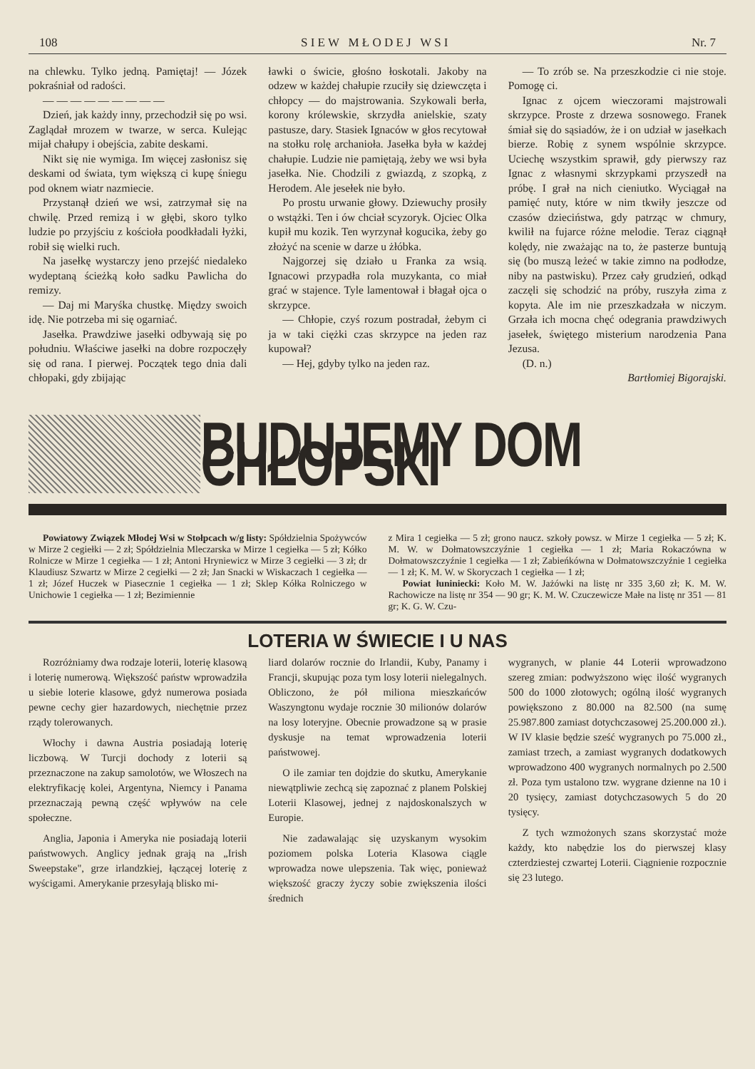108 S I E W M Ł O D E J W S I Nr. 7
na chlewku. Tylko jedną. Pamiętaj! — Józek pokraśniał od radości.
— — — — — — — — —
Dzień, jak każdy inny, przechodził się po wsi. Zaglądał mrozem w twarze, w serca. Kulejąc mijał chałupy i obejścia, zabite deskami.
Nikt się nie wymiga. Im więcej zasłonisz się deskami od świata, tym większą ci kupę śniegu pod oknem wiatr nazmiecie.
Przystanął dzień we wsi, zatrzymał się na chwilę. Przed remizą i w głębi, skoro tylko ludzie po przyjściu z kościoła poodkładali łyżki, robił się wielki ruch.
Na jasełkę wystarczy jeno przejść niedaleko wydeptaną ścieżką koło sadku Pawlicha do remizy.
— Daj mi Maryśka chustkę. Między swoich idę. Nie potrzeba mi się ogarniać.
Jasełka. Prawdziwe jasełki odbywają się po południu. Właściwe jasełki na dobre rozpoczęły się od rana. I pierwej. Początek tego dnia dali chłopaki, gdy zbijając
ławki o świcie, głośno łoskotali. Jakoby na odzew w każdej chałupie rzuciły się dziewczęta i chłopcy — do majstrowania. Szykowali berła, korony królewskie, skrzydła anielskie, szaty pastusze, dary. Stasiek Ignaców w głos recytował na stołku rolę archanioła. Jasełka była w każdej chałupie. Ludzie nie pamiętają, żeby we wsi była jasełka. Nie. Chodzili z gwiazdą, z szopką, z Herodem. Ale jesełek nie było.
Po prostu urwanie głowy. Dziewuchy prosiły o wstążki. Ten i ów chciał scyzoryk. Ojciec Olka kupił mu kozik. Ten wyrzynał kogucika, żeby go złożyć na scenie w darze u żłóbka.
Najgorzej się działo u Franka za wsią. Ignacowi przypadła rola muzykanta, co miał grać w stajence. Tyle lamentował i błagał ojca o skrzypce.
— Chłopie, czyś rozum postradał, żebym ci ja w taki ciężki czas skrzypce na jeden raz kupował?
— Hej, gdyby tylko na jeden raz.
— To zrób se. Na przeszkodzie ci nie stoje. Pomogę ci.
Ignac z ojcem wieczorami majstrowali skrzypce. Proste z drzewa sosnowego. Franek śmiał się do sąsiadów, że i on udział w jasełkach bierze. Robię z synem wspólnie skrzypce. Uciechę wszystkim sprawił, gdy pierwszy raz Ignac z własnymi skrzypkami przyszedł na próbę. I grał na nich cieniutko. Wyciągał na pamięć nuty, które w nim tkwiły jeszcze od czasów dzieciństwa, gdy patrząc w chmury, kwilił na fujarce różne melodie. Teraz ciągnął kolędy, nie zważając na to, że pasterze buntują się (bo muszą leżeć w takie zimno na podłodze, niby na pastwisku). Przez cały grudzień, odkąd zaczęli się schodzić na próby, ruszyła zima z kopyta. Ale im nie przeszkadzała w niczym. Grzała ich mocna chęć odegrania prawdziwych jasełek, świętego misterium narodzenia Pana Jezusa.
(D. n.)
Bartłomiej Bigorajski.
BUDUJEMY DOM CHŁOPSKI
Powiatowy Związek Młodej Wsi w Stołpcach w/g listy: Spółdzielnia Spożywców w Mirze 2 cegiełki — 2 zł; Spółdzielnia Mleczarska w Mirze 1 cegiełka — 5 zł; Kółko Rolnicze w Mirze 1 cegiełka — 1 zł; Antoni Hryniewicz w Mirze 3 cegiełki — 3 zł; dr Klaudiusz Szwartz w Mirze 2 cegiełki — 2 zł; Jan Snacki w Wiskaczach 1 cegiełka — 1 zł; Józef Huczek w Piasecznie 1 cegiełka — 1 zł; Sklep Kółka Rolniczego w Unichowie 1 cegiełka — 1 zł; Bezimiennie
z Mira 1 cegiełka — 5 zł; grono naucz. szkoły powsz. w Mirze 1 cegiełka — 5 zł; K. M. W. w Dołmatowszczyźnie 1 cegiełka — 1 zł; Maria Rokaczówna w Dołmatowszczyźnie 1 cegiełka — 1 zł; Zabieńkówna w Dołmatowszczyźnie 1 cegiełka — 1 zł; K. M. W. w Skoryczach 1 cegiełka — 1 zł;
Powiat łuniniecki: Koło M. W. Jażówki na listę nr 335 3,60 zł; K. M. W. Rachowicze na listę nr 354 — 90 gr; K. M. W. Czuczewicze Małe na listę nr 351 — 81 gr; K. G. W. Czu-
LOTERIA W ŚWIECIE I U NAS
Rozróżniamy dwa rodzaje loterii, loterię klasową i loterię numerową. Większość państw wprowadziła u siebie loterie klasowe, gdyż numerowa posiada pewne cechy gier hazardowych, niechętnie przez rządy tolerowanych.
Włochy i dawna Austria posiadają loterię liczbową. W Turcji dochody z loterii są przeznaczone na zakup samolotów, we Włoszech na elektryfikację kolei, Argentyna, Niemcy i Panama przeznaczają pewną część wpływów na cele społeczne.
Anglia, Japonia i Ameryka nie posiadają loterii państwowych. Anglicy jednak grają na „Irish Sweepstake", grze irlandzkiej, łączącej loterię z wyścigami. Amerykanie przesyłają blisko mi-
liard dolarów rocznie do Irlandii, Kuby, Panamy i Francji, skupując poza tym losy loterii nielegalnych. Obliczono, że pół miliona mieszkańców Waszyngtonu wydaje rocznie 30 milionów dolarów na losy loteryjne. Obecnie prowadzone są w prasie dyskusje na temat wprowadzenia loterii państwowej.
O ile zamiar ten dojdzie do skutku, Amerykanie niewątpliwie zechcą się zapoznać z planem Polskiej Loterii Klasowej, jednej z najdoskonalszych w Europie.
Nie zadawalając się uzyskanym wysokim poziomem polska Loteria Klasowa ciągle wprowadza nowe ulepszenia. Tak więc, ponieważ większość graczy życzy sobie zwiększenia ilości średnich
wygranych, w planie 44 Loterii wprowadzono szereg zmian: podwyższono więc ilość wygranych 500 do 1000 złotowych; ogólną ilość wygranych powiększono z 80.000 na 82.500 (na sumę 25.987.800 zamiast dotychczasowej 25.200.000 zł.). W IV klasie będzie sześć wygranych po 75.000 zł., zamiast trzech, a zamiast wygranych dodatkowych wprowadzono 400 wygranych normalnych po 2.500 zł. Poza tym ustalono tzw. wygrane dzienne na 10 i 20 tysięcy, zamiast dotychczasowych 5 do 20 tysięcy.
Z tych wzmożonych szans skorzystać może każdy, kto nabędzie los do pierwszej klasy czterdziestej czwartej Loterii. Ciągnienie rozpocznie się 23 lutego.